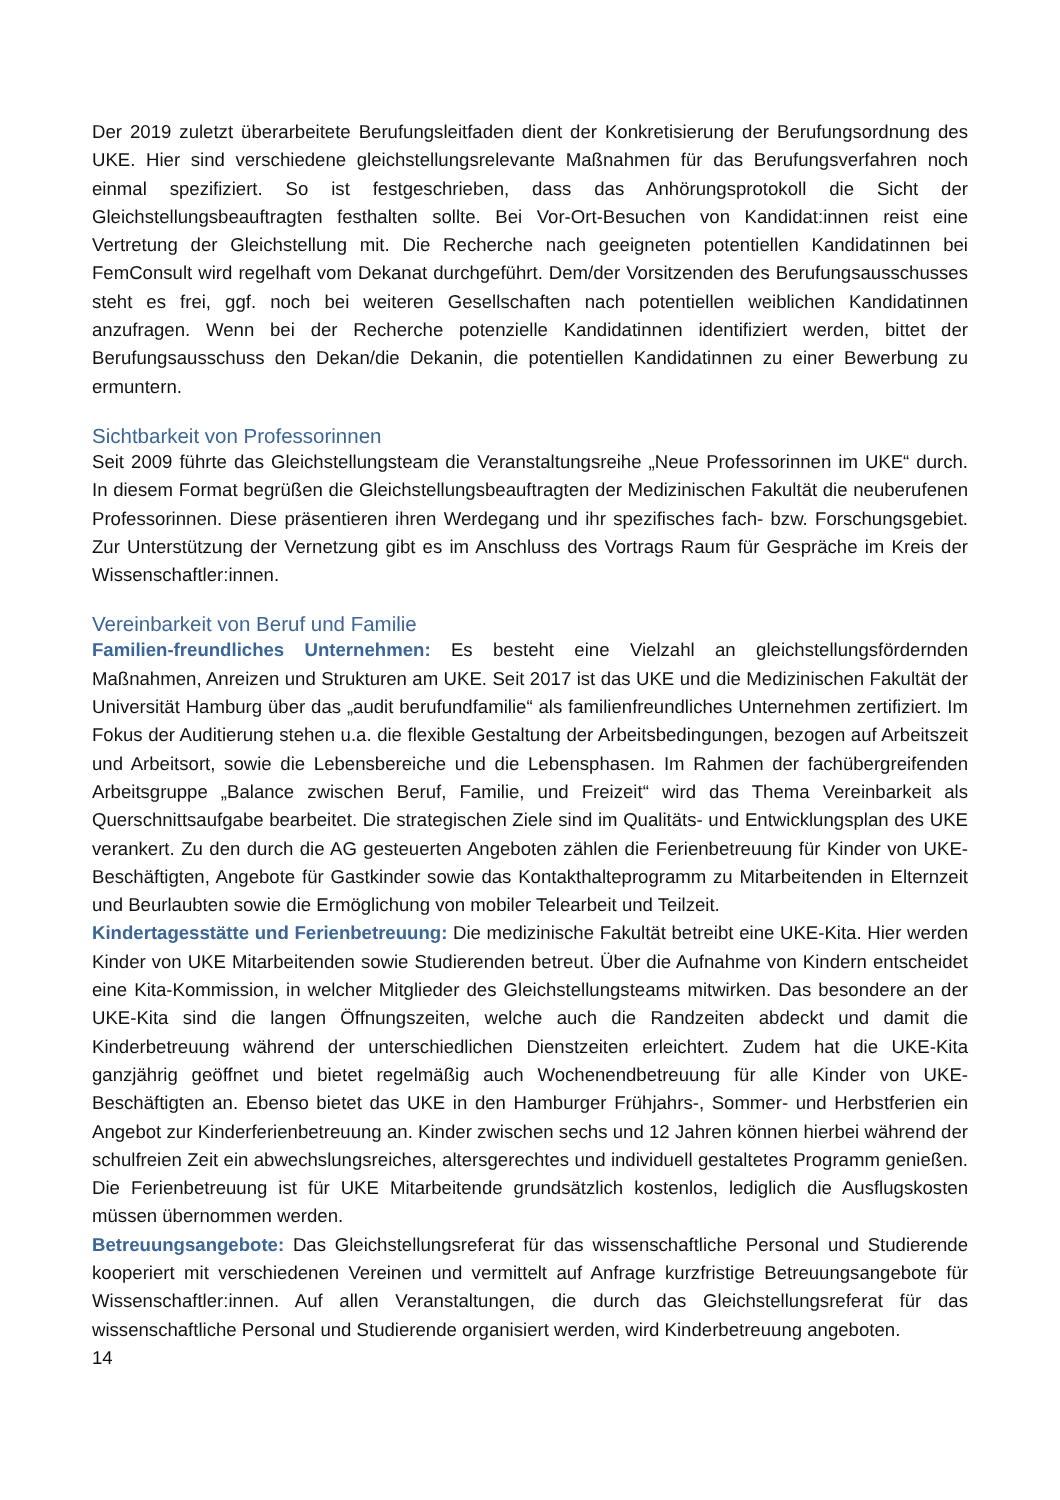Der 2019 zuletzt überarbeitete Berufungsleitfaden dient der Konkretisierung der Berufungsordnung des UKE. Hier sind verschiedene gleichstellungsrelevante Maßnahmen für das Berufungsverfahren noch einmal spezifiziert. So ist festgeschrieben, dass das Anhörungsprotokoll die Sicht der Gleichstellungsbeauftragten festhalten sollte. Bei Vor-Ort-Besuchen von Kandidat:innen reist eine Vertretung der Gleichstellung mit. Die Recherche nach geeigneten potentiellen Kandidatinnen bei FemConsult wird regelhaft vom Dekanat durchgeführt. Dem/der Vorsitzenden des Berufungsausschusses steht es frei, ggf. noch bei weiteren Gesellschaften nach potentiellen weiblichen Kandidatinnen anzufragen. Wenn bei der Recherche potenzielle Kandidatinnen identifiziert werden, bittet der Berufungsausschuss den Dekan/die Dekanin, die potentiellen Kandidatinnen zu einer Bewerbung zu ermuntern.
Sichtbarkeit von Professorinnen
Seit 2009 führte das Gleichstellungsteam die Veranstaltungsreihe „Neue Professorinnen im UKE“ durch. In diesem Format begrüßen die Gleichstellungsbeauftragten der Medizinischen Fakultät die neuberufenen Professorinnen. Diese präsentieren ihren Werdegang und ihr spezifisches fach- bzw. Forschungsgebiet. Zur Unterstützung der Vernetzung gibt es im Anschluss des Vortrags Raum für Gespräche im Kreis der Wissenschaftler:innen.
Vereinbarkeit von Beruf und Familie
Familien-freundliches Unternehmen: Es besteht eine Vielzahl an gleichstellungsfördernden Maßnahmen, Anreizen und Strukturen am UKE. Seit 2017 ist das UKE und die Medizinischen Fakultät der Universität Hamburg über das „audit berufundfamilie“ als familienfreundliches Unternehmen zertifiziert. Im Fokus der Auditierung stehen u.a. die flexible Gestaltung der Arbeitsbedingungen, bezogen auf Arbeitszeit und Arbeitsort, sowie die Lebensbereiche und die Lebensphasen. Im Rahmen der fachübergreifenden Arbeitsgruppe „Balance zwischen Beruf, Familie, und Freizeit“ wird das Thema Vereinbarkeit als Querschnittsaufgabe bearbeitet. Die strategischen Ziele sind im Qualitäts- und Entwicklungsplan des UKE verankert. Zu den durch die AG gesteuerten Angeboten zählen die Ferienbetreuung für Kinder von UKE-Beschäftigten, Angebote für Gastkinder sowie das Kontakthalteprogramm zu Mitarbeitenden in Elternzeit und Beurlaubten sowie die Ermöglichung von mobiler Telearbeit und Teilzeit.
Kindertagesstätte und Ferienbetreuung: Die medizinische Fakultät betreibt eine UKE-Kita. Hier werden Kinder von UKE Mitarbeitenden sowie Studierenden betreut. Über die Aufnahme von Kindern entscheidet eine Kita-Kommission, in welcher Mitglieder des Gleichstellungsteams mitwirken. Das besondere an der UKE-Kita sind die langen Öffnungszeiten, welche auch die Randzeiten abdeckt und damit die Kinderbetreuung während der unterschiedlichen Dienstzeiten erleichtert. Zudem hat die UKE-Kita ganzjährig geöffnet und bietet regelmäßig auch Wochenendbetreuung für alle Kinder von UKE-Beschäftigten an. Ebenso bietet das UKE in den Hamburger Frühjahrs-, Sommer- und Herbstferien ein Angebot zur Kinderferienbetreuung an. Kinder zwischen sechs und 12 Jahren können hierbei während der schulfreien Zeit ein abwechslungsreiches, altersgerechtes und individuell gestaltetes Programm genießen. Die Ferienbetreuung ist für UKE Mitarbeitende grundsätzlich kostenlos, lediglich die Ausflugskosten müssen übernommen werden.
Betreuungsangebote: Das Gleichstellungsreferat für das wissenschaftliche Personal und Studierende kooperiert mit verschiedenen Vereinen und vermittelt auf Anfrage kurzfristige Betreuungsangebote für Wissenschaftler:innen. Auf allen Veranstaltungen, die durch das Gleichstellungsreferat für das wissenschaftliche Personal und Studierende organisiert werden, wird Kinderbetreuung angeboten.
14